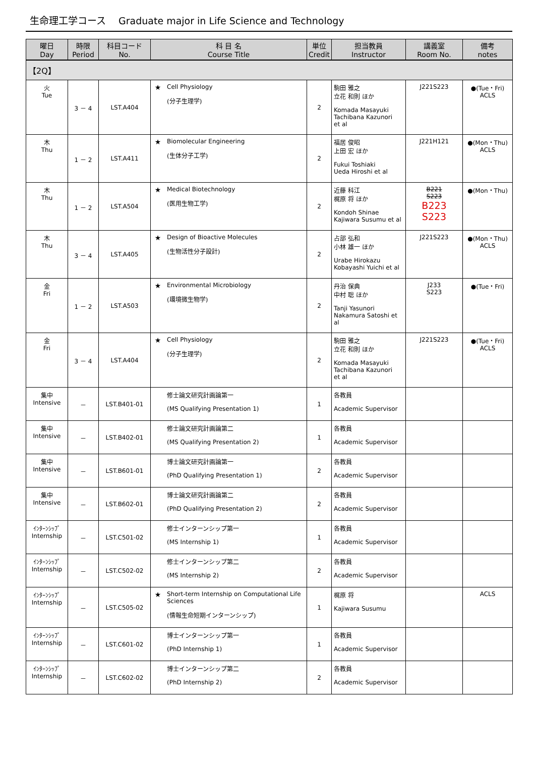生命理工学コース　 Graduate major in Life Science and Technology
| 曜日 Day | 時限 Period | 科目コード No. | 科 目 名 Course Title | | 単位 Credit | 担当教員 Instructor | 講義室 Room No. | 備考 notes |
| --- | --- | --- | --- | --- | --- | --- | --- | --- |
| 【2Q】 | | | | | | | | |
| 火 Tue | 3 － 4 | LST.A404 | ★ | Cell Physiology (分子生理学) | 2 | 駒田 雅之 立花 和則 ほか Komada Masayuki Tachibana Kazunori et al | J221S223 | ●(Tue・Fri) ACLS |
| 木 Thu | 1 － 2 | LST.A411 | ★ | Biomolecular Engineering (生体分子工学) | 2 | 福居 俊昭 上田 宏 ほか Fukui Toshiaki Ueda Hiroshi et al | J221H121 | ●(Mon・Thu) ACLS |
| 木 Thu | 1 － 2 | LST.A504 | ★ | Medical Biotechnology (医用生物工学) | 2 | 近藤 科江 梶原 将 ほか Kondoh Shinae Kajiwara Susumu et al | B221 S223 B223 S223 | ●(Mon・Thu) |
| 木 Thu | 3 － 4 | LST.A405 | ★ | Design of Bioactive Molecules (生物活性分子設計) | 2 | 占部 弘和 小林 雄一 ほか Urabe Hirokazu Kobayashi Yuichi et al | J221S223 | ●(Mon・Thu) ACLS |
| 金 Fri | 1 － 2 | LST.A503 | ★ | Environmental Microbiology (環境微生物学) | 2 | 丹治 保典 中村 聡 ほか Tanji Yasunori Nakamura Satoshi et al | J233 S223 | ●(Tue・Fri) |
| 金 Fri | 3 － 4 | LST.A404 | ★ | Cell Physiology (分子生理学) | 2 | 駒田 雅之 立花 和則 ほか Komada Masayuki Tachibana Kazunori et al | J221S223 | ●(Tue・Fri) ACLS |
| 集中 Intensive | － | LST.B401-01 | | 修士論文研究計画論第一 (MS Qualifying Presentation 1) | 1 | 各教員 Academic Supervisor | | |
| 集中 Intensive | － | LST.B402-01 | | 修士論文研究計画論第二 (MS Qualifying Presentation 2) | 1 | 各教員 Academic Supervisor | | |
| 集中 Intensive | － | LST.B601-01 | | 博士論文研究計画論第一 (PhD Qualifying Presentation 1) | 2 | 各教員 Academic Supervisor | | |
| 集中 Intensive | － | LST.B602-01 | | 博士論文研究計画論第二 (PhD Qualifying Presentation 2) | 2 | 各教員 Academic Supervisor | | |
| ｲﾝﾀｰﾝｼｯﾌﾟ Internship | － | LST.C501-02 | | 修士インターンシップ第一 (MS Internship 1) | 1 | 各教員 Academic Supervisor | | |
| ｲﾝﾀｰﾝｼｯﾌﾟ Internship | － | LST.C502-02 | | 修士インターンシップ第二 (MS Internship 2) | 2 | 各教員 Academic Supervisor | | |
| ｲﾝﾀｰﾝｼｯﾌﾟ Internship | － | LST.C505-02 | ★ | Short-term Internship on Computational Life Sciences (情報生命短期インターンシップ) | 1 | 梶原 将 Kajiwara Susumu | | ACLS |
| ｲﾝﾀｰﾝｼｯﾌﾟ Internship | － | LST.C601-02 | | 博士インターンシップ第一 (PhD Internship 1) | 1 | 各教員 Academic Supervisor | | |
| ｲﾝﾀｰﾝｼｯﾌﾟ Internship | － | LST.C602-02 | | 博士インターンシップ第二 (PhD Internship 2) | 2 | 各教員 Academic Supervisor | | |